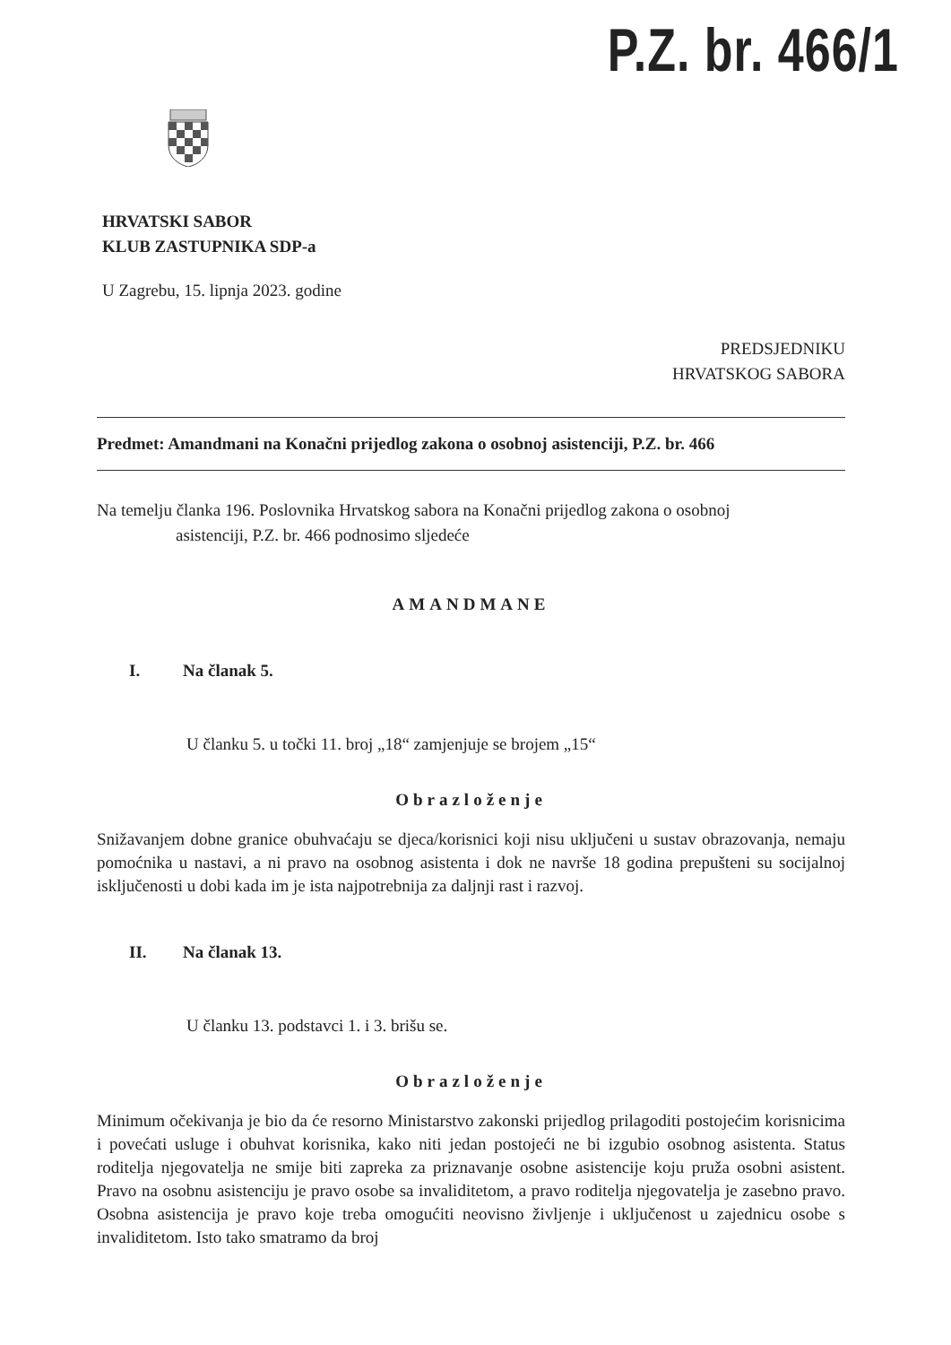P.Z. br. 466/1
HRVATSKI SABOR
KLUB ZASTUPNIKA SDP-a
U Zagrebu, 15. lipnja 2023. godine
PREDSJEDNIKU
HRVATSKOG SABORA
Predmet: Amandmani na Konačni prijedlog zakona o osobnoj asistenciji, P.Z. br. 466
Na temelju članka 196. Poslovnika Hrvatskog sabora na Konačni prijedlog zakona o osobnoj
asistenciji, P.Z. br. 466 podnosimo sljedeće
AMANDMANE
I. Na članak 5.
U članku 5. u točki 11. broj „18“ zamjenjuje se brojem „15“
Obrazloženje
Snižavanjem dobne granice obuhvaćaju se djeca/korisnici koji nisu uključeni u sustav obrazovanja, nemaju pomoćnika u nastavi, a ni pravo na osobnog asistenta i dok ne navrše 18 godina prepušteni su socijalnoj isključenosti u dobi kada im je ista najpotrebnija za daljnji rast i razvoj.
II. Na članak 13.
U članku 13. podstavci 1. i 3. brišu se.
Obrazloženje
Minimum očekivanja je bio da će resorno Ministarstvo zakonski prijedlog prilagoditi postojećim korisnicima i povećati usluge i obuhvat korisnika, kako niti jedan postojeći ne bi izgubio osobnog asistenta. Status roditelja njegovatelja ne smije biti zapreka za priznavanje osobne asistencije koju pruža osobni asistent. Pravo na osobnu asistenciju je pravo osobe sa invaliditetom, a pravo roditelja njegovatelja je zasebno pravo. Osobna asistencija je pravo koje treba omogućiti neovisno življenje i uključenost u zajednicu osobe s invaliditetom. Isto tako smatramo da broj